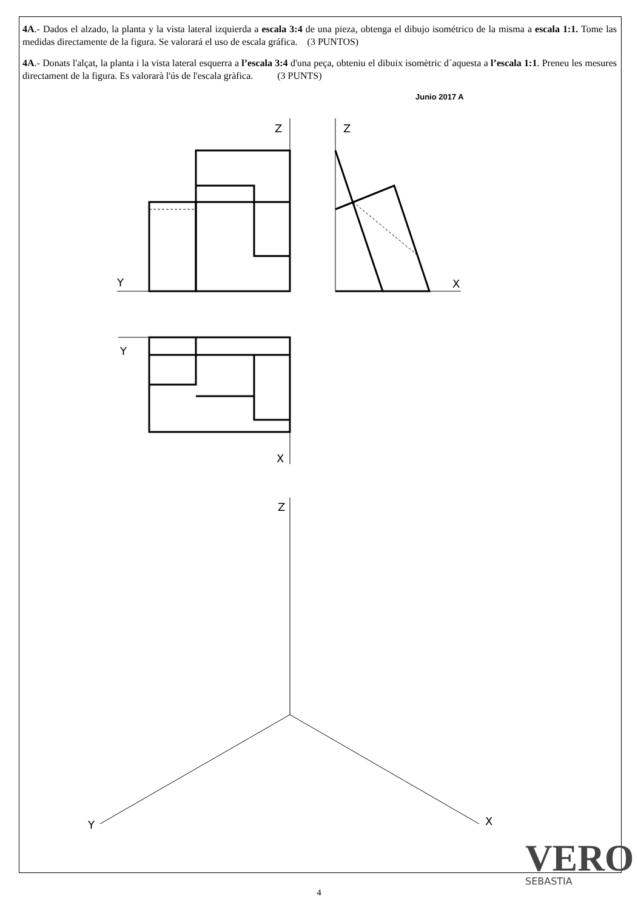4A.- Dados el alzado, la planta y la vista lateral izquierda a escala 3:4 de una pieza, obtenga el dibujo isométrico de la misma a escala 1:1. Tome las medidas directamente de la figura. Se valorará el uso de escala gráfica. (3 PUNTOS)
4A.- Donats l'alçat, la planta i la vista lateral esquerra a l’escala 3:4 d'una peça, obteniu el dibuix isomètric d´aquesta a l’escala 1:1. Preneu les mesures directament de la figura. Es valorarà l'ús de l'escala gràfica. (3 PUNTS)
Junio 2017 A
Z
Z
Y
X
Y
X
Z
Y
X
VERO
SEBASTIA
4